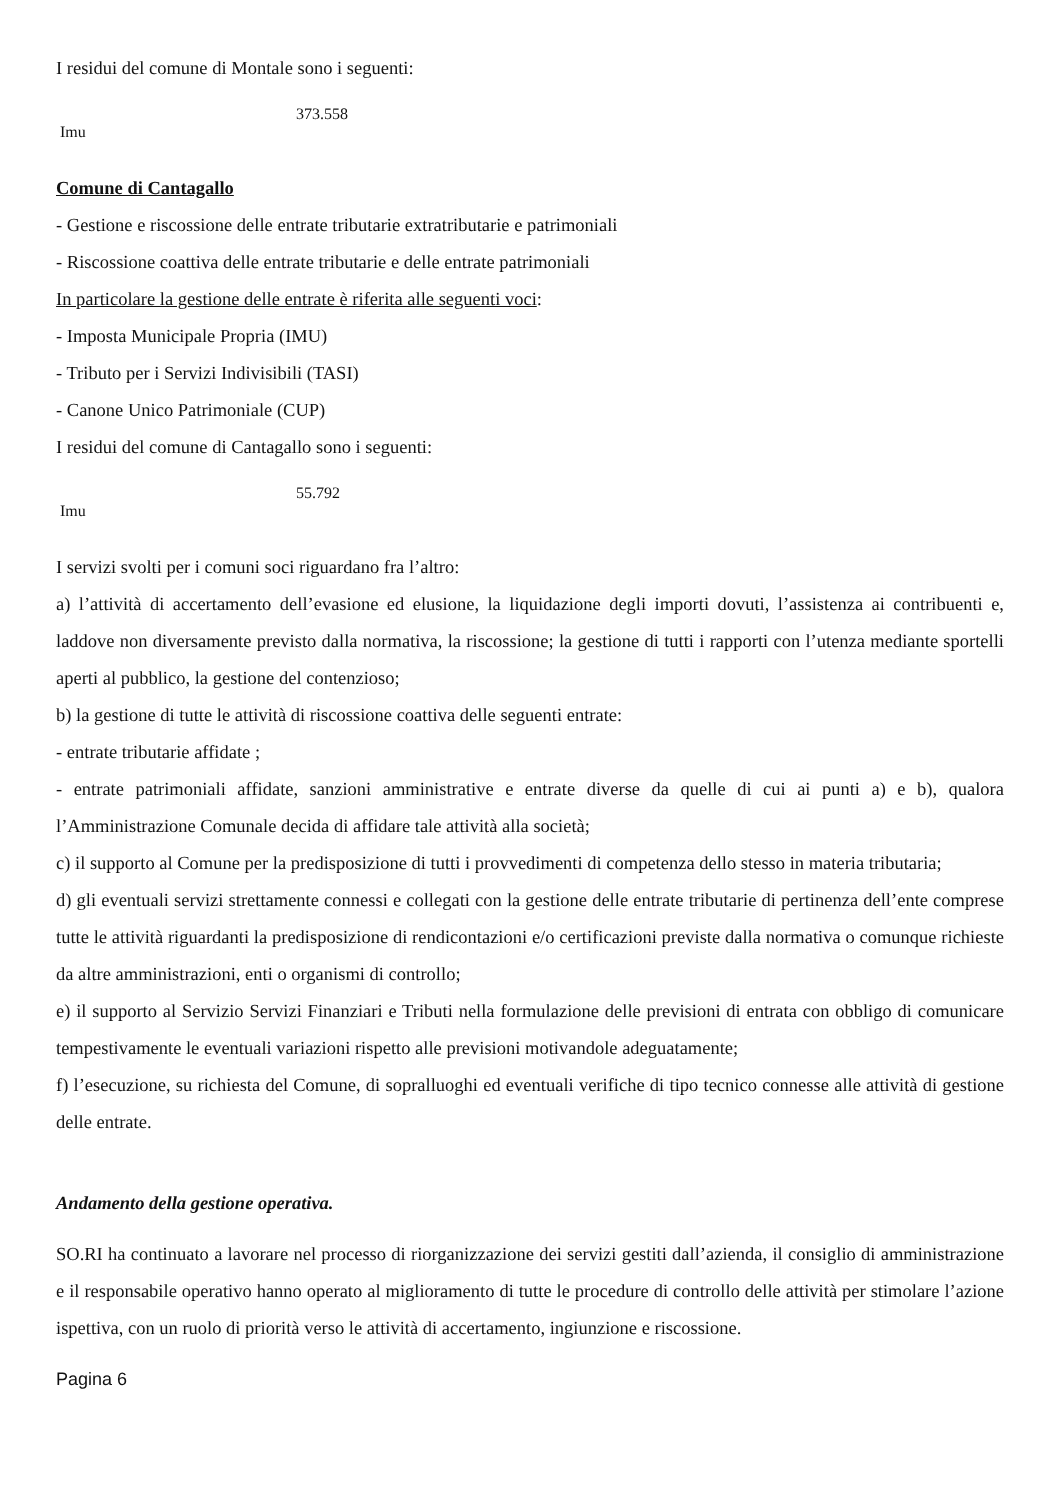I residui del comune di Montale sono i seguenti:
| Imu | 373.558 |
Comune di Cantagallo
- Gestione e riscossione delle entrate tributarie extratributarie e patrimoniali
- Riscossione coattiva delle entrate tributarie e delle entrate patrimoniali
In particolare la gestione delle entrate è riferita alle seguenti voci:
- Imposta Municipale Propria (IMU)
- Tributo per i Servizi Indivisibili (TASI)
- Canone Unico Patrimoniale (CUP)
I residui del comune di Cantagallo sono i seguenti:
| Imu | 55.792 |
I servizi svolti per i comuni soci riguardano fra l’altro:
a) l’attività di accertamento dell’evasione ed elusione, la liquidazione degli importi dovuti, l’assistenza ai contribuenti e, laddove non diversamente previsto dalla normativa, la riscossione; la gestione di tutti i rapporti con l’utenza mediante sportelli aperti al pubblico, la gestione del contenzioso;
b) la gestione di tutte le attività di riscossione coattiva delle seguenti entrate:
- entrate tributarie affidate ;
- entrate patrimoniali affidate, sanzioni amministrative e entrate diverse da quelle di cui ai punti a) e b), qualora l’Amministrazione Comunale decida di affidare tale attività alla società;
c) il supporto al Comune per la predisposizione di tutti i provvedimenti di competenza dello stesso in materia tributaria;
d) gli eventuali servizi strettamente connessi e collegati con la gestione delle entrate tributarie di pertinenza dell’ente comprese tutte le attività riguardanti la predisposizione di rendicontazioni e/o certificazioni previste dalla normativa o comunque richieste da altre amministrazioni, enti o organismi di controllo;
e) il supporto al Servizio Servizi Finanziari e Tributi nella formulazione delle previsioni di entrata con obbligo di comunicare tempestivamente le eventuali variazioni rispetto alle previsioni motivandole adeguatamente;
f) l’esecuzione, su richiesta del Comune, di sopralluoghi ed eventuali verifiche di tipo tecnico connesse alle attività di gestione delle entrate.
Andamento della gestione operativa.
SO.RI ha continuato a lavorare nel processo di riorganizzazione dei servizi gestiti dall’azienda, il consiglio di amministrazione e il responsabile operativo hanno operato al miglioramento di tutte le procedure di controllo delle attività per stimolare l’azione ispettiva, con un ruolo di priorità verso le attività di accertamento, ingiunzione e riscossione.
Pagina 6